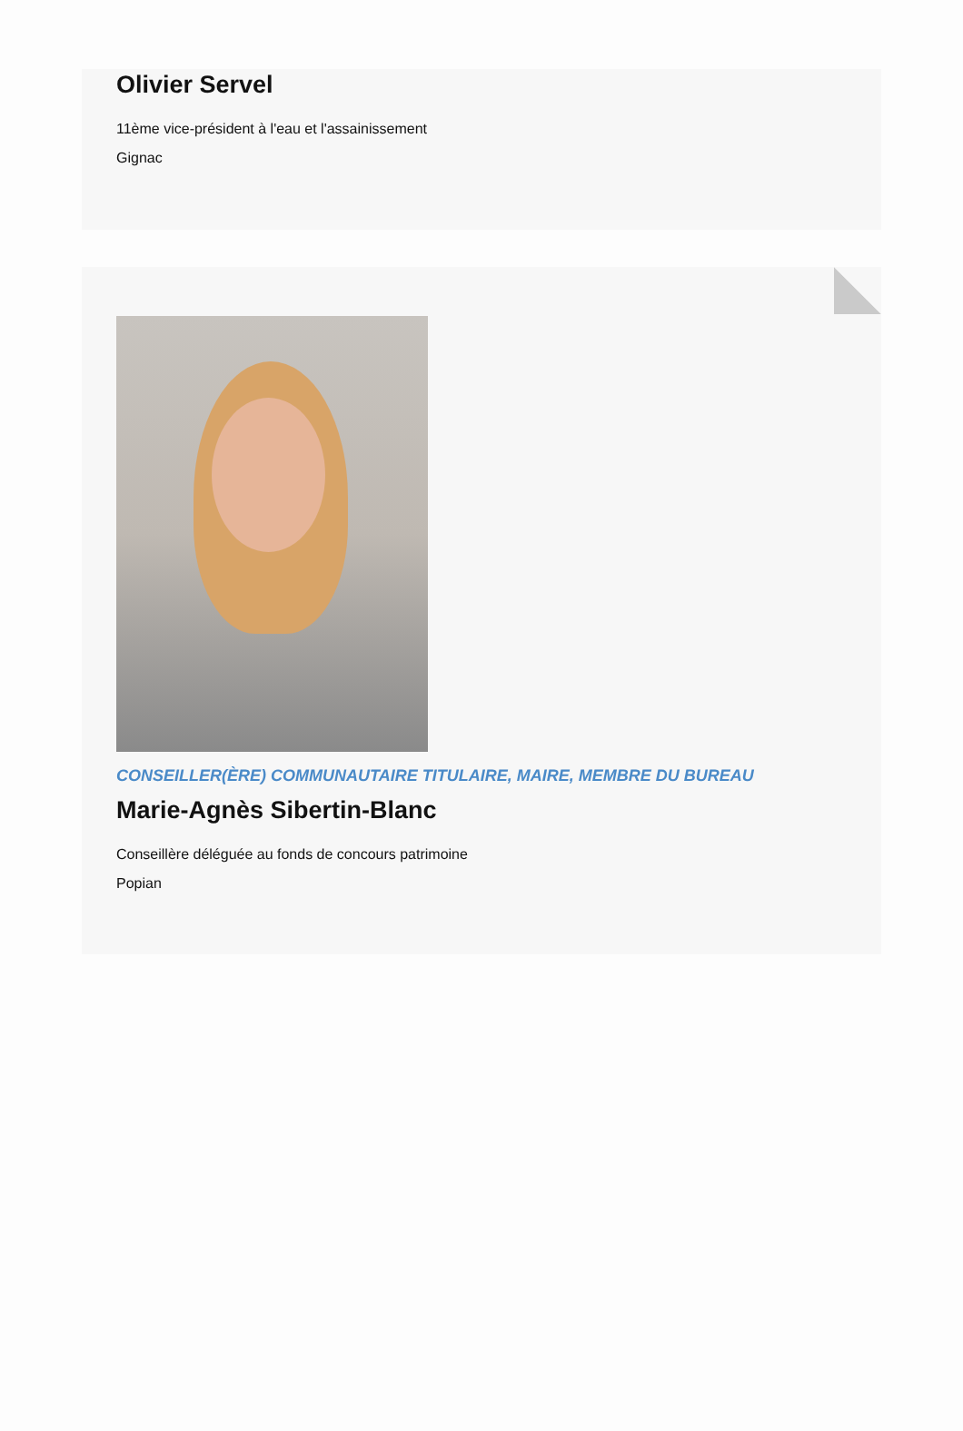Olivier Servel
11ème vice-président à l'eau et l'assainissement
Gignac
CONSEILLER(ÈRE) COMMUNAUTAIRE TITULAIRE, MAIRE, MEMBRE DU BUREAU
Marie-Agnès Sibertin-Blanc
Conseillère déléguée au fonds de concours patrimoine
Popian